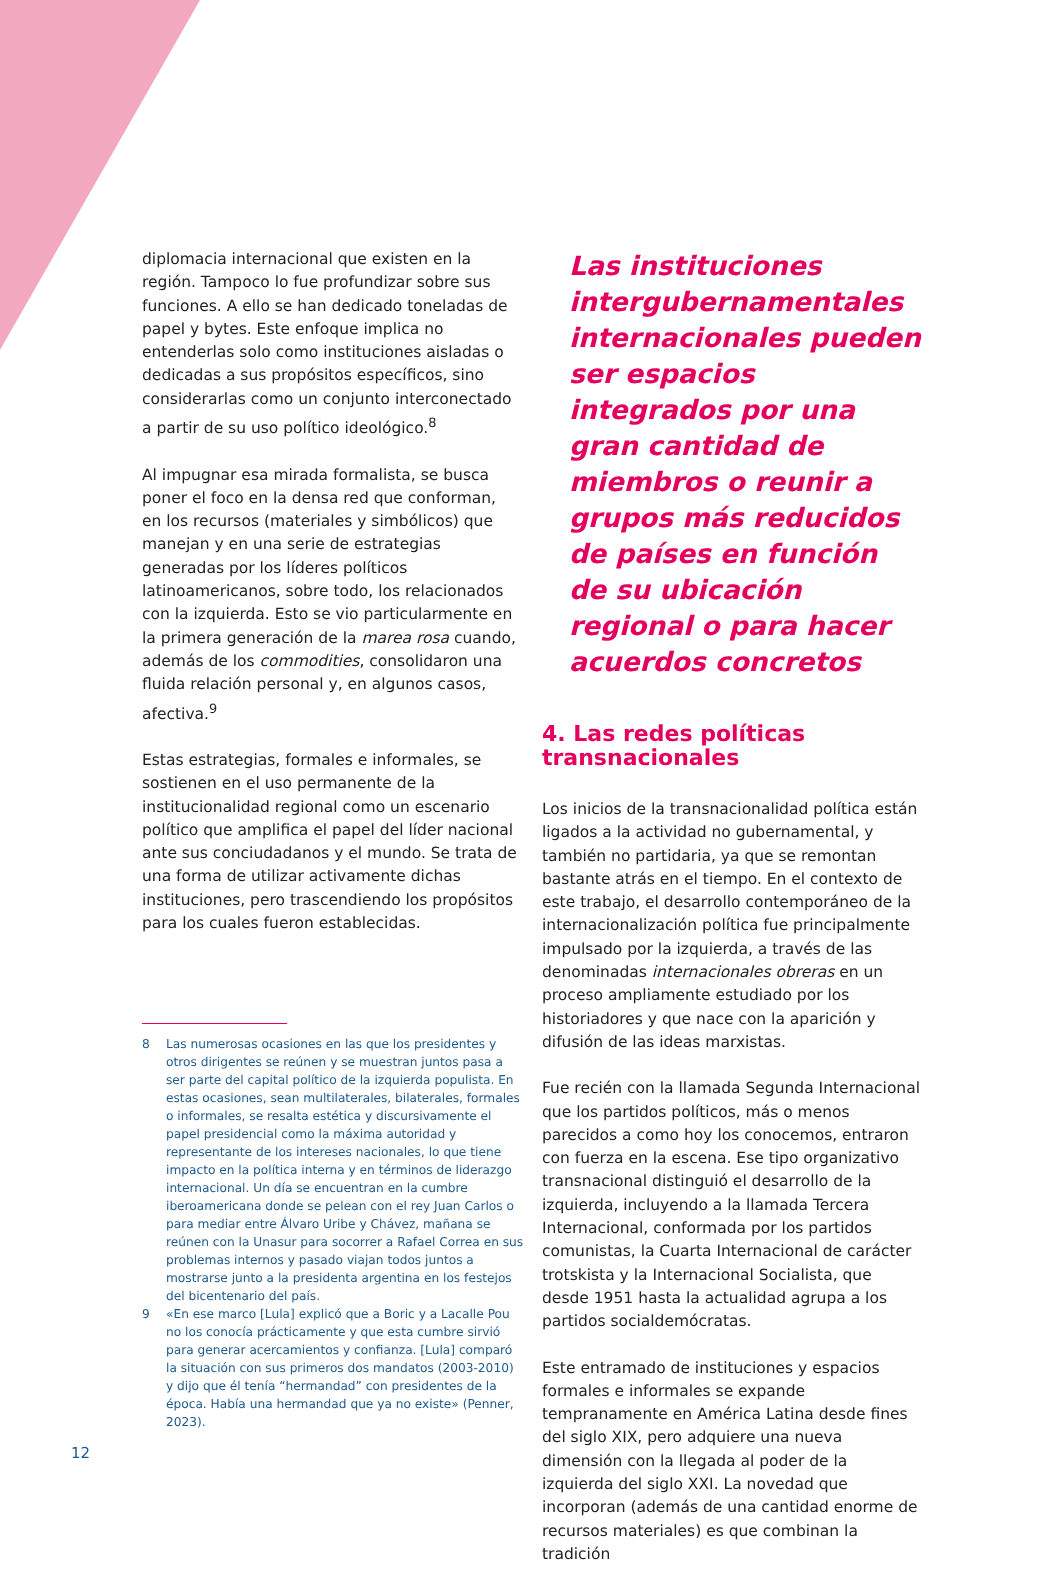diplomacia internacional que existen en la región. Tampoco lo fue profundizar sobre sus funciones. A ello se han dedicado toneladas de papel y bytes. Este enfoque implica no entenderlas solo como instituciones aisladas o dedicadas a sus propósitos específicos, sino considerarlas como un conjunto interconectado a partir de su uso político ideológico.<sup>8</sup>
Al impugnar esa mirada formalista, se busca poner el foco en la densa red que conforman, en los recursos (materiales y simbólicos) que manejan y en una serie de estrategias generadas por los líderes políticos latinoamericanos, sobre todo, los relacionados con la izquierda. Esto se vio particularmente en la primera generación de la marea rosa cuando, además de los commodities, consolidaron una fluida relación personal y, en algunos casos, afectiva.<sup>9</sup>
Estas estrategias, formales e informales, se sostienen en el uso permanente de la institucionalidad regional como un escenario político que amplifica el papel del líder nacional ante sus conciudadanos y el mundo. Se trata de una forma de utilizar activamente dichas instituciones, pero trascendiendo los propósitos para los cuales fueron establecidas.
Las instituciones intergubernamentales internacionales pueden ser espacios integrados por una gran cantidad de miembros o reunir a grupos más reducidos de países en función de su ubicación regional o para hacer acuerdos concretos
4. Las redes políticas transnacionales
Los inicios de la transnacionalidad política están ligados a la actividad no gubernamental, y también no partidaria, ya que se remontan bastante atrás en el tiempo. En el contexto de este trabajo, el desarrollo contemporáneo de la internacionalización política fue principalmente impulsado por la izquierda, a través de las denominadas internacionales obreras en un proceso ampliamente estudiado por los historiadores y que nace con la aparición y difusión de las ideas marxistas.
Fue recién con la llamada Segunda Internacional que los partidos políticos, más o menos parecidos a como hoy los conocemos, entraron con fuerza en la escena. Ese tipo organizativo transnacional distinguió el desarrollo de la izquierda, incluyendo a la llamada Tercera Internacional, conformada por los partidos comunistas, la Cuarta Internacional de carácter trotskista y la Internacional Socialista, que desde 1951 hasta la actualidad agrupa a los partidos socialdemócratas.
Este entramado de instituciones y espacios formales e informales se expande tempranamente en América Latina desde fines del siglo XIX, pero adquiere una nueva dimensión con la llegada al poder de la izquierda del siglo XXI. La novedad que incorporan (además de una cantidad enorme de recursos materiales) es que combinan la tradición
8 Las numerosas ocasiones en las que los presidentes y otros dirigentes se reúnen y se muestran juntos pasa a ser parte del capital político de la izquierda populista. En estas ocasiones, sean multilaterales, bilaterales, formales o informales, se resalta estética y discursivamente el papel presidencial como la máxima autoridad y representante de los intereses nacionales, lo que tiene impacto en la política interna y en términos de liderazgo internacional. Un día se encuentran en la cumbre iberoamericana donde se pelean con el rey Juan Carlos o para mediar entre Álvaro Uribe y Chávez, mañana se reúnen con la Unasur para socorrer a Rafael Correa en sus problemas internos y pasado viajan todos juntos a mostrarse junto a la presidenta argentina en los festejos del bicentenario del país.
9 «En ese marco [Lula] explicó que a Boric y a Lacalle Pou no los conocía prácticamente y que esta cumbre sirvió para generar acercamientos y confianza. [Lula] comparó la situación con sus primeros dos mandatos (2003-2010) y dijo que él tenía “hermandad” con presidentes de la época. Había una hermandad que ya no existe» (Penner, 2023).
12